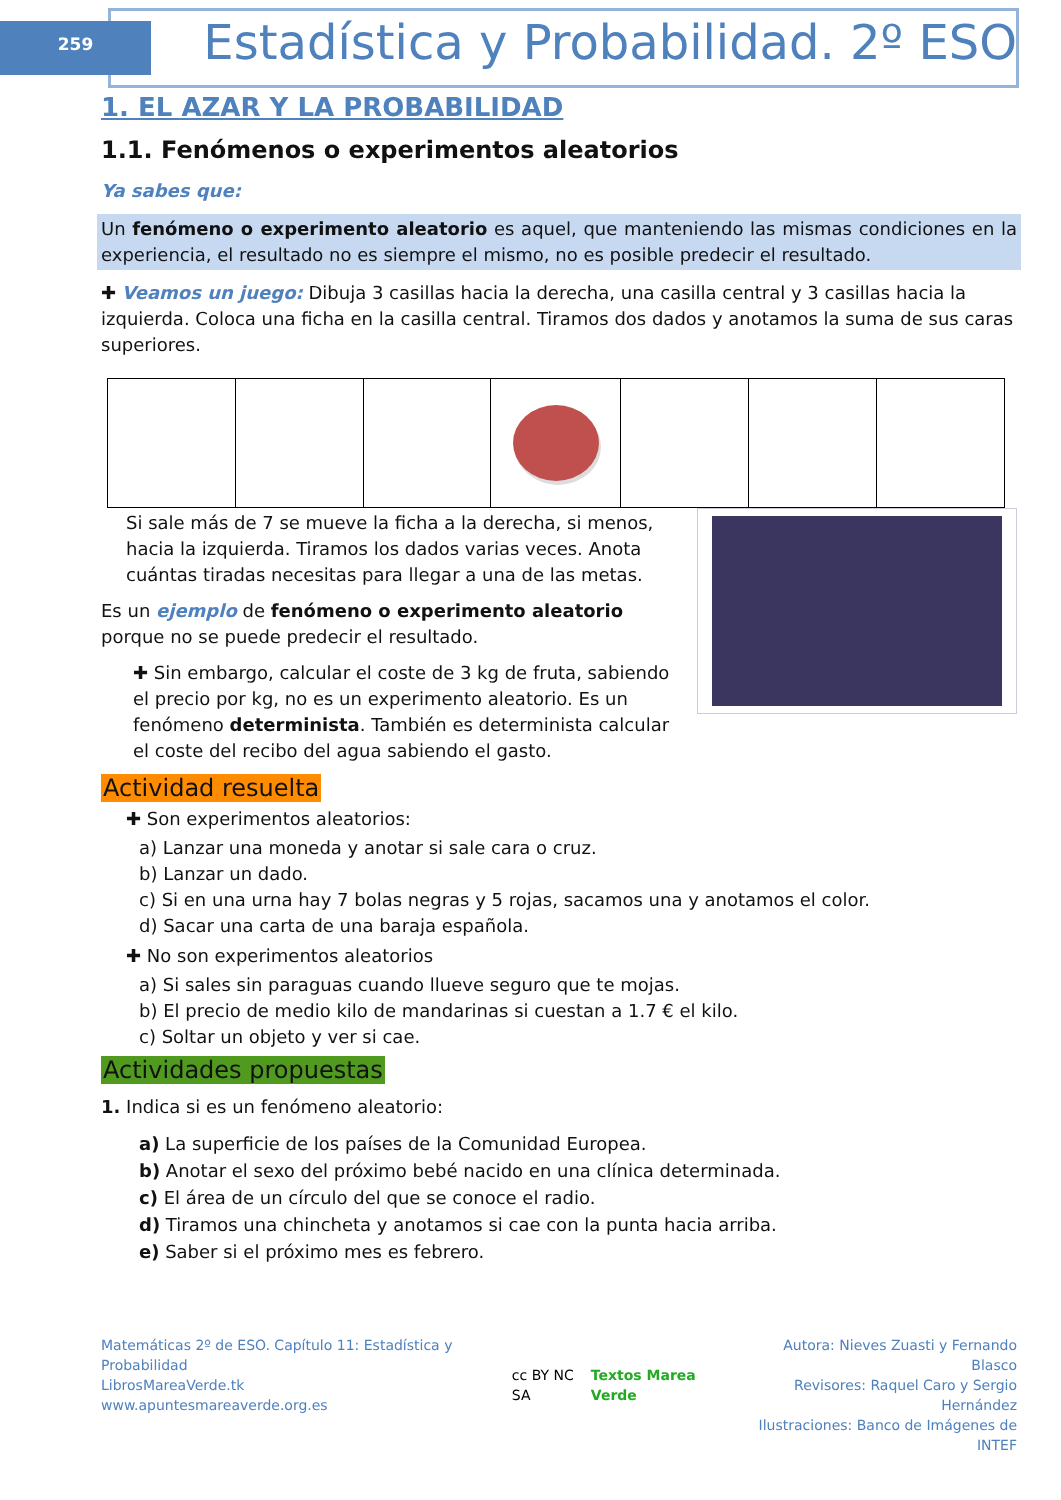259
Estadística y Probabilidad. 2º ESO
1. EL AZAR Y LA PROBABILIDAD
1.1. Fenómenos o experimentos aleatorios
Ya sabes que:
Un fenómeno o experimento aleatorio es aquel, que manteniendo las mismas condiciones en la experiencia, el resultado no es siempre el mismo, no es posible predecir el resultado.
✚ Veamos un juego: Dibuja 3 casillas hacia la derecha, una casilla central y 3 casillas hacia la izquierda. Coloca una ficha en la casilla central. Tiramos dos dados y anotamos la suma de sus caras superiores.
Si sale más de 7 se mueve la ficha a la derecha, si menos, hacia la izquierda. Tiramos los dados varias veces. Anota cuántas tiradas necesitas para llegar a una de las metas.
Es un ejemplo de fenómeno o experimento aleatorio porque no se puede predecir el resultado.
✚ Sin embargo, calcular el coste de 3 kg de fruta, sabiendo el precio por kg, no es un experimento aleatorio. Es un fenómeno determinista. También es determinista calcular el coste del recibo del agua sabiendo el gasto.
Actividad resuelta
✚ Son experimentos aleatorios:
a) Lanzar una moneda y anotar si sale cara o cruz.
b) Lanzar un dado.
c) Si en una urna hay 7 bolas negras y 5 rojas, sacamos una y anotamos el color.
d) Sacar una carta de una baraja española.
✚ No son experimentos aleatorios
a) Si sales sin paraguas cuando llueve seguro que te mojas.
b) El precio de medio kilo de mandarinas si cuestan a 1.7 € el kilo.
c) Soltar un objeto y ver si cae.
Actividades propuestas
1. Indica si es un fenómeno aleatorio:
a) La superficie de los países de la Comunidad Europea.
b) Anotar el sexo del próximo bebé nacido en una clínica determinada.
c) El área de un círculo del que se conoce el radio.
d) Tiramos una chincheta y anotamos si cae con la punta hacia arriba.
e) Saber si el próximo mes es febrero.
Matemáticas 2º de ESO. Capítulo 11: Estadística y Probabilidad
LibrosMareaVerde.tk
www.apuntesmareaverde.org.es
cc BY NC SA Textos Marea Verde
Autora: Nieves Zuasti y Fernando Blasco
Revisores: Raquel Caro y Sergio Hernández
Ilustraciones: Banco de Imágenes de INTEF